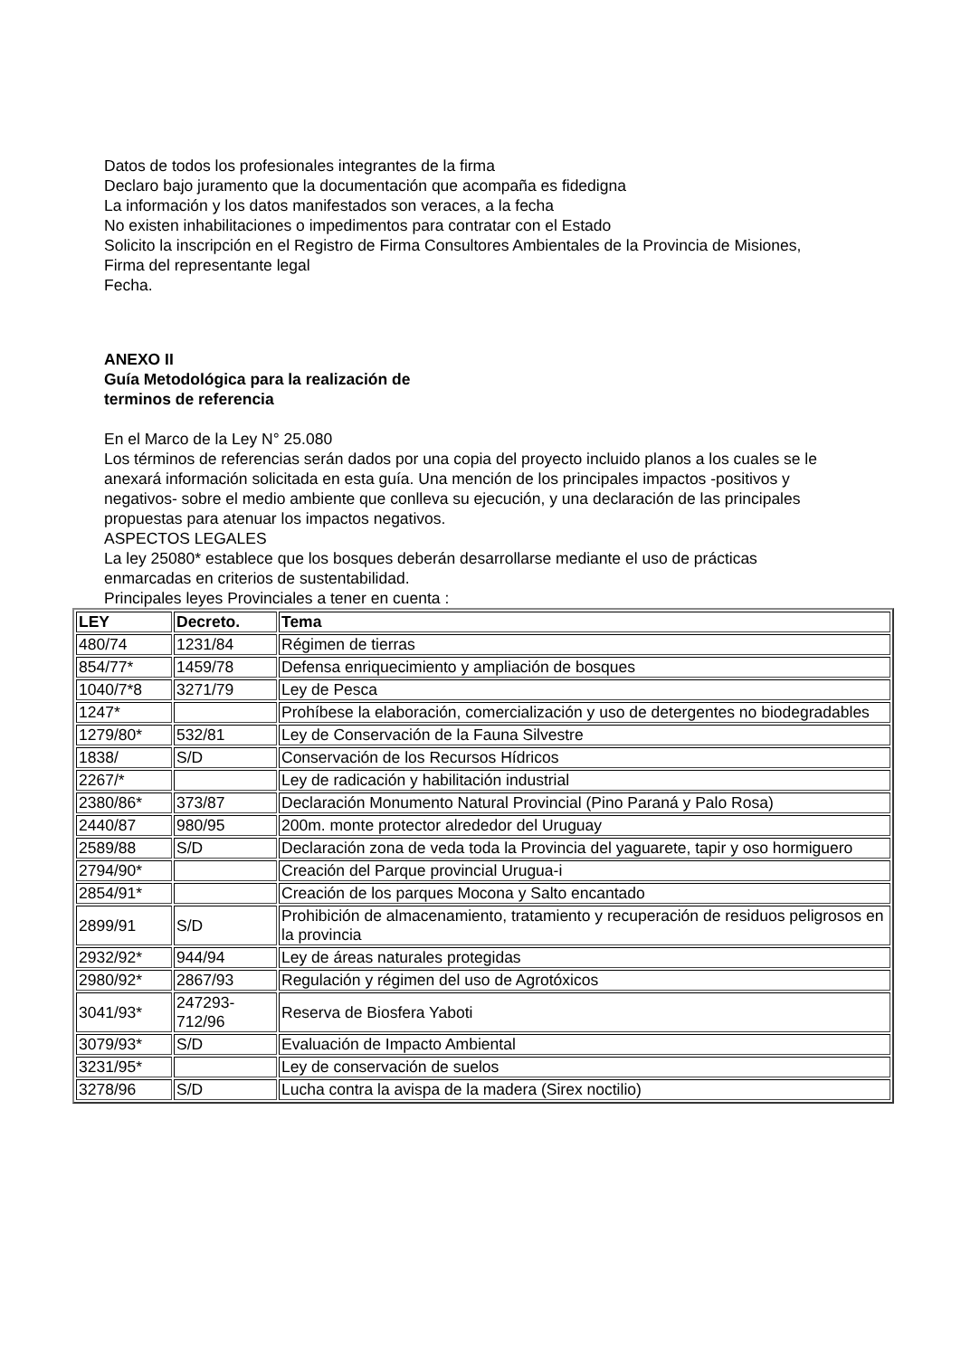Datos de todos los profesionales integrantes de la firma
Declaro bajo juramento que la documentación que acompaña es fidedigna
La información y los datos manifestados son veraces, a la fecha
No existen inhabilitaciones o impedimentos para contratar con el Estado
Solicito la inscripción en el Registro de Firma Consultores Ambientales de la Provincia de Misiones,
Firma del representante legal
Fecha.
ANEXO II
Guía Metodológica para la realización de
terminos de referencia
En el Marco de la Ley N° 25.080
Los términos de referencias serán dados por una copia del proyecto incluido planos a los cuales se le anexará información solicitada en esta guía. Una mención de los principales impactos -positivos y negativos- sobre el medio ambiente que conlleva su ejecución, y una declaración de las principales propuestas para atenuar los impactos negativos.
ASPECTOS LEGALES
La ley 25080* establece que los bosques deberán desarrollarse mediante el uso de prácticas enmarcadas en criterios de sustentabilidad.
Principales leyes Provinciales a tener en cuenta :
| LEY | Decreto. | Tema |
| --- | --- | --- |
| 480/74 | 1231/84 | Régimen de tierras |
| 854/77* | 1459/78 | Defensa enriquecimiento y ampliación de bosques |
| 1040/7*8 | 3271/79 | Ley de Pesca |
| 1247* | | Prohíbese la elaboración, comercialización y uso de detergentes no biodegradables |
| 1279/80* | 532/81 | Ley de Conservación de la Fauna Silvestre |
| 1838/ | S/D | Conservación de los Recursos Hídricos |
| 2267/* | | Ley de radicación y habilitación industrial |
| 2380/86* | 373/87 | Declaración Monumento Natural Provincial (Pino Paraná y Palo Rosa) |
| 2440/87 | 980/95 | 200m. monte protector alrededor del Uruguay |
| 2589/88 | S/D | Declaración zona de veda toda la Provincia del yaguarete, tapir y oso hormiguero |
| 2794/90* | | Creación del Parque provincial Urugua-i |
| 2854/91* | | Creación de los parques Mocona y Salto encantado |
| 2899/91 | S/D | Prohibición de almacenamiento, tratamiento y recuperación de residuos peligrosos en la provincia |
| 2932/92* | 944/94 | Ley de áreas naturales protegidas |
| 2980/92* | 2867/93 | Regulación y régimen del uso de Agrotóxicos |
| 3041/93* | 247293-712/96 | Reserva de Biosfera Yaboti |
| 3079/93* | S/D | Evaluación de Impacto Ambiental |
| 3231/95* | | Ley de conservación de suelos |
| 3278/96 | S/D | Lucha contra la avispa de la madera (Sirex noctilio) |